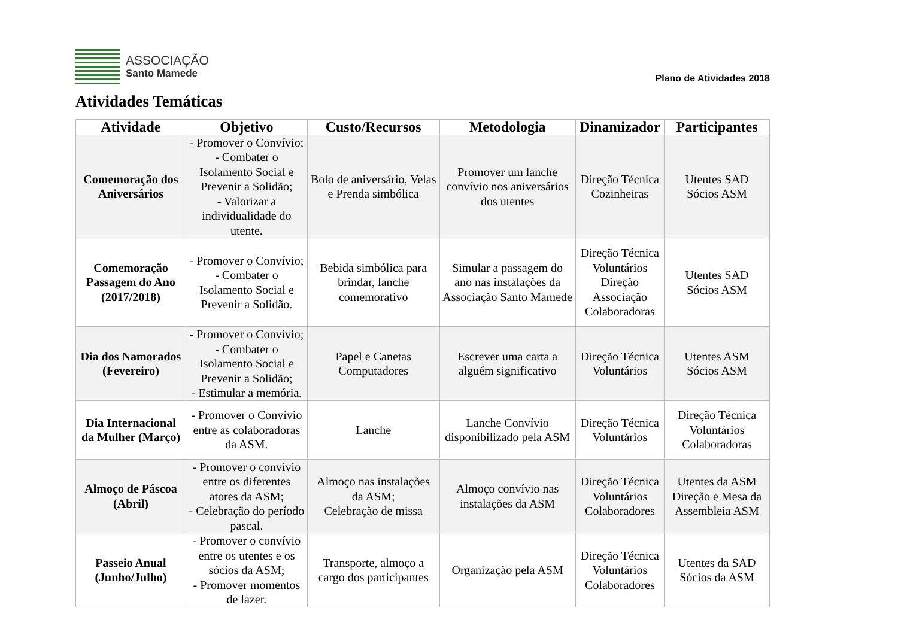ASSOCIAÇÃO
Santo Mamede
Plano de Atividades 2018
Atividades Temáticas
| Atividade | Objetivo | Custo/Recursos | Metodologia | Dinamizador | Participantes |
| --- | --- | --- | --- | --- | --- |
| Comemoração dos Aniversários | - Promover o Convívio; - Combater o Isolamento Social e Prevenir a Solidão; - Valorizar a individualidade do utente. | Bolo de aniversário, Velas e Prenda simbólica | Promover um lanche convívio nos aniversários dos utentes | Direção Técnica Cozinheiras | Utentes SAD Sócios ASM |
| Comemoração Passagem do Ano (2017/2018) | - Promover o Convívio; - Combater o Isolamento Social e Prevenir a Solidão. | Bebida simbólica para brindar, lanche comemorativo | Simular a passagem do ano nas instalações da Associação Santo Mamede | Direção Técnica Voluntários Direção Associação Colaboradoras | Utentes SAD Sócios ASM |
| Dia dos Namorados (Fevereiro) | - Promover o Convívio; - Combater o Isolamento Social e Prevenir a Solidão; - Estimular a memória. | Papel e Canetas Computadores | Escrever uma carta a alguém significativo | Direção Técnica Voluntários | Utentes ASM Sócios ASM |
| Dia Internacional da Mulher (Março) | - Promover o Convívio entre as colaboradoras da ASM. | Lanche | Lanche Convívio disponibilizado pela ASM | Direção Técnica Voluntários | Direção Técnica Voluntários Colaboradoras |
| Almoço de Páscoa (Abril) | - Promover o convívio entre os diferentes atores da ASM; - Celebração do período pascal. | Almoço nas instalações da ASM; Celebração de missa | Almoço convívio nas instalações da ASM | Direção Técnica Voluntários Colaboradores | Utentes da ASM Direção e Mesa da Assembleia ASM |
| Passeio Anual (Junho/Julho) | - Promover o convívio entre os utentes e os sócios da ASM; - Promover momentos de lazer. | Transporte, almoço a cargo dos participantes | Organização pela ASM | Direção Técnica Voluntários Colaboradores | Utentes da SAD Sócios da ASM |